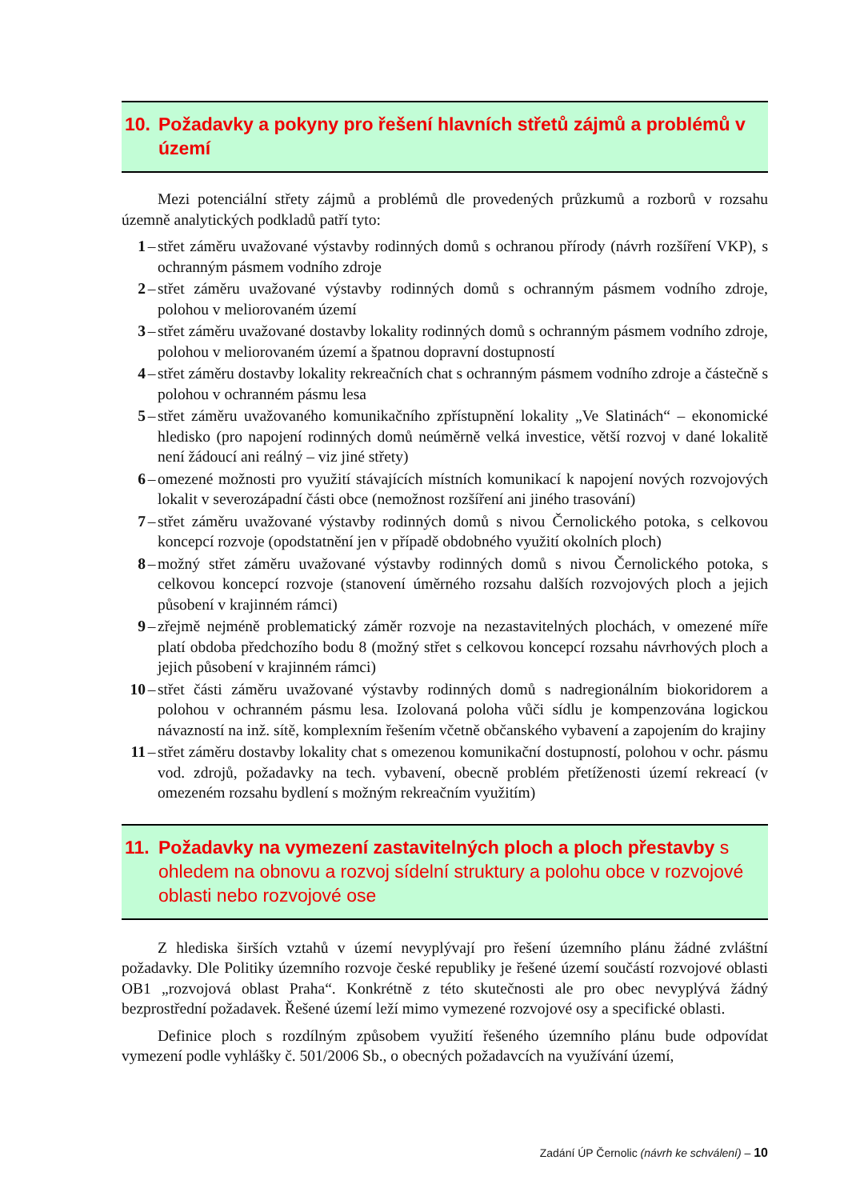10. Požadavky a pokyny pro řešení hlavních střetů zájmů a problémů v území
Mezi potenciální střety zájmů a problémů dle provedených průzkumů a rozborů v rozsahu územně analytických podkladů patří tyto:
1 – střet záměru uvažované výstavby rodinných domů s ochranou přírody (návrh rozšíření VKP), s ochranným pásmem vodního zdroje
2 – střet záměru uvažované výstavby rodinných domů s ochranným pásmem vodního zdroje, polohou v meliorovaném území
3 – střet záměru uvažované dostavby lokality rodinných domů s ochranným pásmem vodního zdroje, polohou v meliorovaném území a špatnou dopravní dostupností
4 – střet záměru dostavby lokality rekreačních chat s ochranným pásmem vodního zdroje a částečně s polohou v ochranném pásmu lesa
5 – střet záměru uvažovaného komunikačního zpřístupnění lokality „Ve Slatinách“ – ekonomické hledisko (pro napojení rodinných domů neúměrně velká investice, větší rozvoj v dané lokalitě není žádoucí ani reálný – viz jiné střety)
6 – omezené možnosti pro využití stávajících místních komunikací k napojení nových rozvojových lokalit v severozápadní části obce (nemožnost rozšíření ani jiného trasování)
7 – střet záměru uvažované výstavby rodinných domů s nivou Černolického potoka, s celkovou koncepcí rozvoje (opodstatnění jen v případě obdobného využití okolních ploch)
8 – možný střet záměru uvažované výstavby rodinných domů s nivou Černolického potoka, s celkovou koncepcí rozvoje (stanovení úměrného rozsahu dalších rozvojových ploch a jejich působení v krajinném rámci)
9 – zřejmě nejméně problematický záměr rozvoje na nezastavitelných plochách, v omezené míře platí obdoba předchozího bodu 8 (možný střet s celkovou koncepcí rozsahu návrhových ploch a jejich působení v krajinném rámci)
10 – střet části záměru uvažované výstavby rodinných domů s nadregionálním biokoridorem a polohou v ochranném pásmu lesa. Izolovaná poloha vůči sídlu je kompenzována logickou návazností na inž. sítě, komplexním řešením včetně občanského vybavení a zapojením do krajiny
11 – střet záměru dostavby lokality chat s omezenou komunikační dostupností, polohou v ochr. pásmu vod. zdrojů, požadavky na tech. vybavení, obecně problém přetíženosti území rekreací (v omezeném rozsahu bydlení s možným rekreačním využitím)
11. Požadavky na vymezení zastavitelných ploch a ploch přestavby s ohledem na obnovu a rozvoj sídelní struktury a polohu obce v rozvojové oblasti nebo rozvojové ose
Z hlediska širších vztahů v území nevyplývají pro řešení územního plánu žádné zvláštní požadavky. Dle Politiky územního rozvoje české republiky je řešené území součástí rozvojové oblasti OB1 „rozvojová oblast Praha“. Konkrétně z této skutečnosti ale pro obec nevyplývá žádný bezprostřední požadavek. Řešené území leží mimo vymezené rozvojové osy a specifické oblasti.
Definice ploch s rozdílným způsobem využití řešeného územního plánu bude odpovídat vymezení podle vyhlášky č. 501/2006 Sb., o obecných požadavcích na využívání území,
Zadání ÚP Černolic (návrh ke schválení) – 10